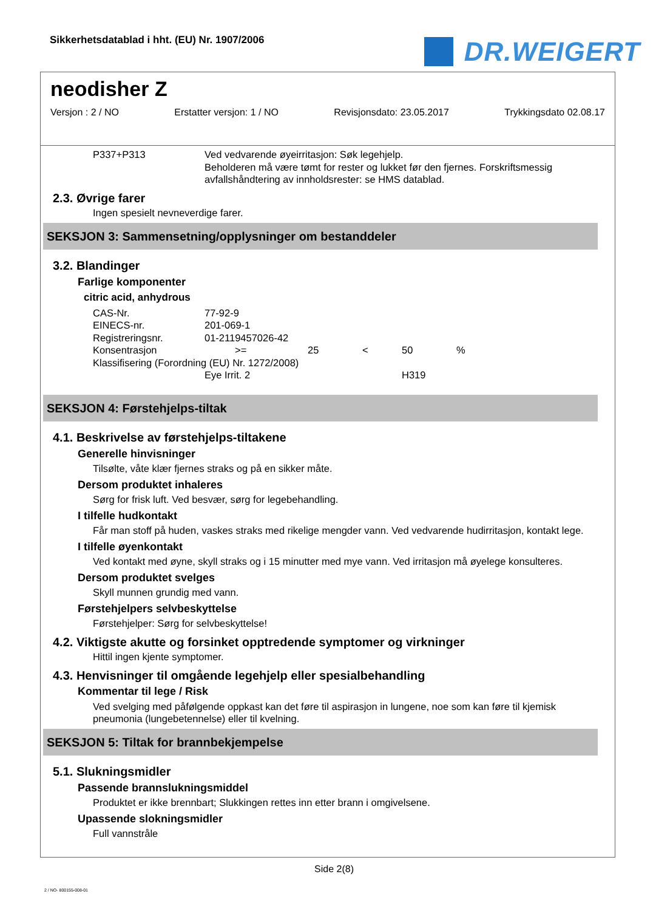Sikkerhetsdatablad i hht. (EU) Nr. 1907/2006
DR.WEIGERT
neodisher Z
Versjon : 2 / NO Erstatter versjon: 1 / NO Revisjonsdato: 23.05.2017 Trykkingsdato 02.08.17
| P337+P313 | Ved vedvarende øyeirritasjon: Søk legehjelp. Beholderen må være tømt for rester og lukket før den fjernes. Forskriftsmessig avfallshåndtering av innholdsrester: se HMS datablad. |
2.3. Øvrige farer
Ingen spesielt nevneverdige farer.
SEKSJON 3: Sammensetning/opplysninger om bestanddeler
3.2. Blandinger
Farlige komponenter
citric acid, anhydrous
| CAS-Nr. | 77-92-9 | | | | |
| EINECS-nr. | 201-069-1 | | | | |
| Registreringsnr. | 01-2119457026-42 | | | | |
| Konsentrasjon | >= | 25 | < | 50 | % |
| Klassifisering (Forordning (EU) Nr. 1272/2008) | | | | | |
| | Eye Irrit. 2 | | | H319 | |
SEKSJON 4: Førstehjelps-tiltak
4.1. Beskrivelse av førstehjelps-tiltakene
Generelle hinvisninger
Tilsølte, våte klær fjernes straks og på en sikker måte.
Dersom produktet inhaleres
Sørg for frisk luft. Ved besvær, sørg for legebehandling.
I tilfelle hudkontakt
Får man stoff på huden, vaskes straks med rikelige mengder vann. Ved vedvarende hudirritasjon, kontakt lege.
I tilfelle øyenkontakt
Ved kontakt med øyne, skyll straks og i 15 minutter med mye vann. Ved irritasjon må øyelege konsulteres.
Dersom produktet svelges
Skyll munnen grundig med vann.
Førstehjelpers selvbeskyttelse
Førstehjelper: Sørg for selvbeskyttelse!
4.2. Viktigste akutte og forsinket opptredende symptomer og virkninger
Hittil ingen kjente symptomer.
4.3. Henvisninger til omgående legehjelp eller spesialbehandling
Kommentar til lege / Risk
Ved svelging med påfølgende oppkast kan det føre til aspirasjon in lungene, noe som kan føre til kjemisk pneumonia (lungebetennelse) eller til kvelning.
SEKSJON 5: Tiltak for brannbekjempelse
5.1. Slukningsmidler
Passende brannslukningsmiddel
Produktet er ikke brennbart; Slukkingen rettes inn etter brann i omgivelsene.
Upassende slokningsmidler
Full vannstråle
Side 2(8)
2 / NO- 800155-008-01